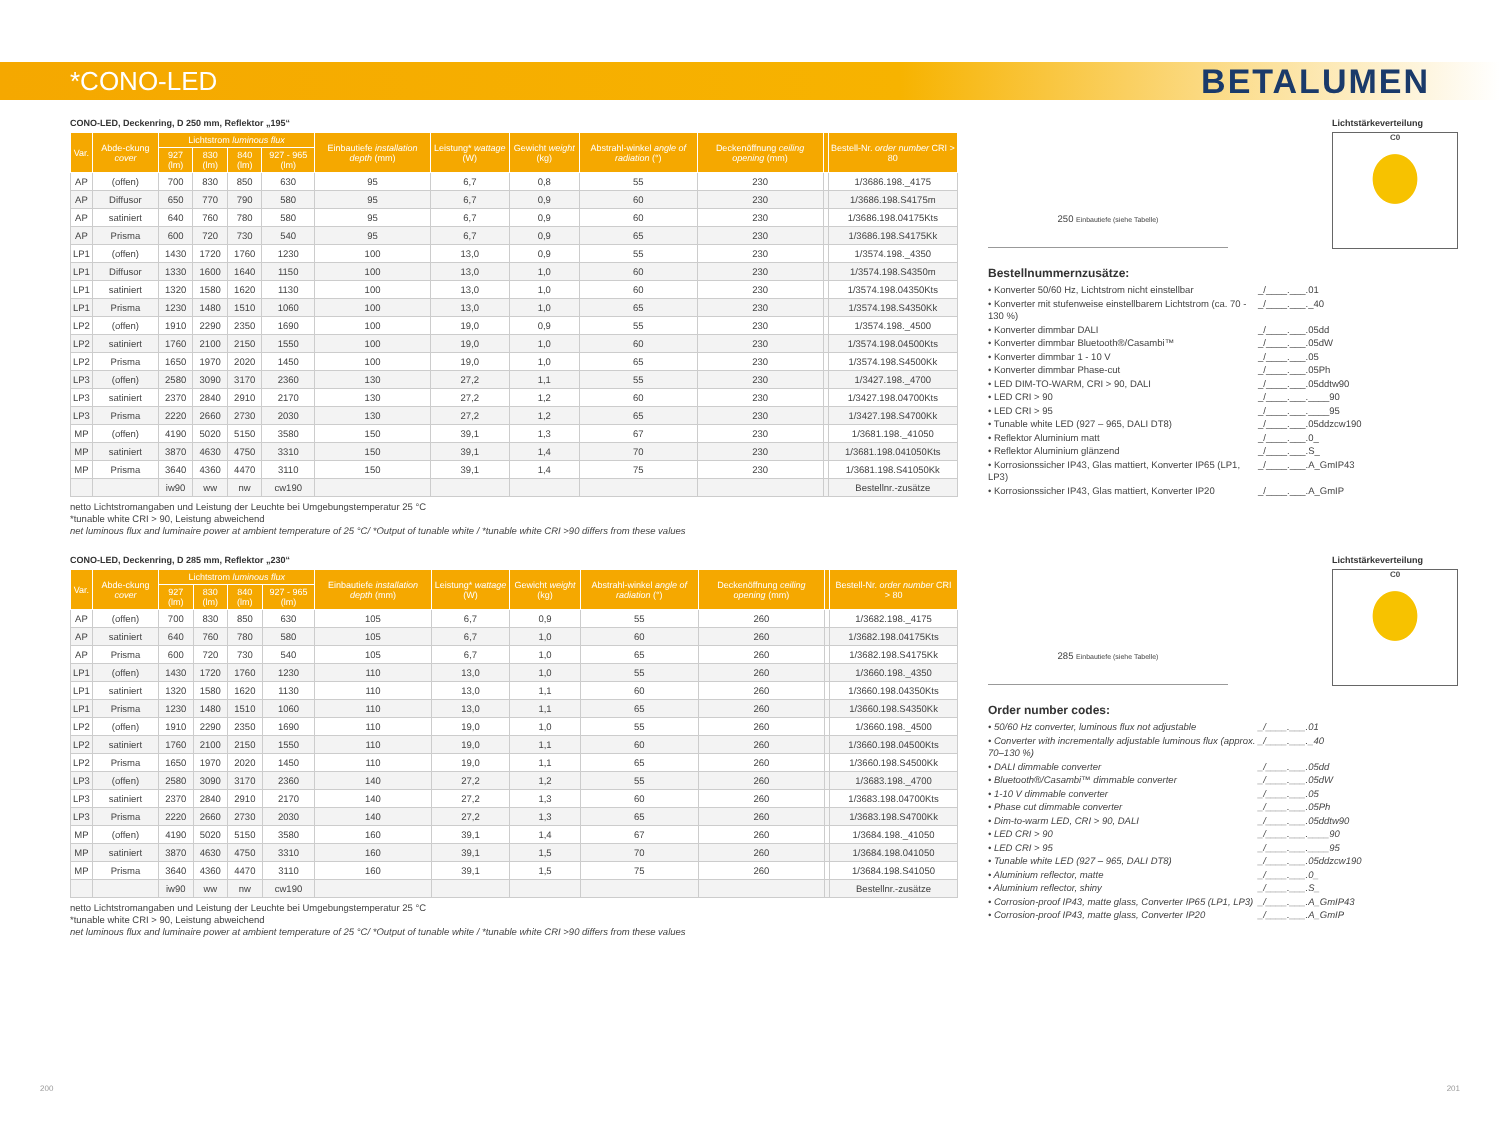*CONO-LED
BETALUMEN
CONO-LED, Deckenring, D 250 mm, Reflektor „195“
| Var. | Abde-ckung cover | Lichtstrom luminous flux | | | | Einbautiefe installation depth (mm) | Leistung* wattage (W) | Gewicht weight (kg) | Abstrahl-winkel angle of radiation (°) | Deckenöffnung ceiling opening (mm) | | Bestell-Nr. order number CRI > 80 |
| --- | --- | --- | --- | --- | --- | --- | --- | --- | --- | --- | --- | --- |
| | | 927 (lm) | 830 (lm) | 840 (lm) | 927 - 965 (lm) | | | | | | | |
| AP | (offen) | 700 | 830 | 850 | 630 | 95 | 6,7 | 0,8 | 55 | 230 | | 1/3686.198._4175 |
| AP | Diffusor | 650 | 770 | 790 | 580 | 95 | 6,7 | 0,9 | 60 | 230 | | 1/3686.198.S4175m |
| AP | satiniert | 640 | 760 | 780 | 580 | 95 | 6,7 | 0,9 | 60 | 230 | | 1/3686.198.04175Kts |
| AP | Prisma | 600 | 720 | 730 | 540 | 95 | 6,7 | 0,9 | 65 | 230 | | 1/3686.198.S4175Kk |
| LP1 | (offen) | 1430 | 1720 | 1760 | 1230 | 100 | 13,0 | 0,9 | 55 | 230 | | 1/3574.198._4350 |
| LP1 | Diffusor | 1330 | 1600 | 1640 | 1150 | 100 | 13,0 | 1,0 | 60 | 230 | | 1/3574.198.S4350m |
| LP1 | satiniert | 1320 | 1580 | 1620 | 1130 | 100 | 13,0 | 1,0 | 60 | 230 | | 1/3574.198.04350Kts |
| LP1 | Prisma | 1230 | 1480 | 1510 | 1060 | 100 | 13,0 | 1,0 | 65 | 230 | | 1/3574.198.S4350Kk |
| LP2 | (offen) | 1910 | 2290 | 2350 | 1690 | 100 | 19,0 | 0,9 | 55 | 230 | | 1/3574.198._4500 |
| LP2 | satiniert | 1760 | 2100 | 2150 | 1550 | 100 | 19,0 | 1,0 | 60 | 230 | | 1/3574.198.04500Kts |
| LP2 | Prisma | 1650 | 1970 | 2020 | 1450 | 100 | 19,0 | 1,0 | 65 | 230 | | 1/3574.198.S4500Kk |
| LP3 | (offen) | 2580 | 3090 | 3170 | 2360 | 130 | 27,2 | 1,1 | 55 | 230 | | 1/3427.198._4700 |
| LP3 | satiniert | 2370 | 2840 | 2910 | 2170 | 130 | 27,2 | 1,2 | 60 | 230 | | 1/3427.198.04700Kts |
| LP3 | Prisma | 2220 | 2660 | 2730 | 2030 | 130 | 27,2 | 1,2 | 65 | 230 | | 1/3427.198.S4700Kk |
| MP | (offen) | 4190 | 5020 | 5150 | 3580 | 150 | 39,1 | 1,3 | 67 | 230 | | 1/3681.198._41050 |
| MP | satiniert | 3870 | 4630 | 4750 | 3310 | 150 | 39,1 | 1,4 | 70 | 230 | | 1/3681.198.041050Kts |
| MP | Prisma | 3640 | 4360 | 4470 | 3110 | 150 | 39,1 | 1,4 | 75 | 230 | | 1/3681.198.S41050Kk |
| | | iw90 | ww | nw | cw190 | | | | | | | Bestellnr.-zusätze |
netto Lichtstromangaben und Leistung der Leuchte bei Umgebungstemperatur 25 °C
*tunable white CRI > 90, Leistung abweichend
net luminous flux and luminaire power at ambient temperature of 25 °C/ *Output of tunable white / *tunable white CRI >90 differs from these values
250 Einbautiefe (siehe Tabelle)
Lichtstärkeverteilung
C0
Bestellnummernzusätze:
• Konverter 50/60 Hz, Lichtstrom nicht einstellbar
_/____.___.01
• Konverter mit stufenweise einstellbarem Lichtstrom (ca. 70 - 130 %)
_/____.___._40
• Konverter dimmbar DALI
_/____.___.05dd
• Konverter dimmbar Bluetooth®/Casambi™
_/____.___.05dW
• Konverter dimmbar 1 - 10 V
_/____.___.05
• Konverter dimmbar Phase-cut
_/____.___.05Ph
• LED DIM-TO-WARM, CRI > 90, DALI
_/____.___.05ddtw90
• LED CRI > 90
_/____.___.____90
• LED CRI > 95
_/____.___.____95
• Tunable white LED (927 – 965, DALI DT8)
_/____.___.05ddzcw190
• Reflektor Aluminium matt
_/____.___.0_
• Reflektor Aluminium glänzend
_/____.___.S_
• Korrosionssicher IP43, Glas mattiert, Konverter IP65 (LP1, LP3)
_/____.___.A_GmIP43
• Korrosionssicher IP43, Glas mattiert, Konverter IP20
_/____.___.A_GmIP
CONO-LED, Deckenring, D 285 mm, Reflektor „230“
| Var. | Abde-ckung cover | Lichtstrom luminous flux | | | | Einbautiefe installation depth (mm) | Leistung* wattage (W) | Gewicht weight (kg) | Abstrahl-winkel angle of radiation (°) | Deckenöffnung ceiling opening (mm) | | Bestell-Nr. order number CRI > 80 |
| --- | --- | --- | --- | --- | --- | --- | --- | --- | --- | --- | --- | --- |
| | | 927 (lm) | 830 (lm) | 840 (lm) | 927 - 965 (lm) | | | | | | | |
| AP | (offen) | 700 | 830 | 850 | 630 | 105 | 6,7 | 0,9 | 55 | 260 | | 1/3682.198._4175 |
| AP | satiniert | 640 | 760 | 780 | 580 | 105 | 6,7 | 1,0 | 60 | 260 | | 1/3682.198.04175Kts |
| AP | Prisma | 600 | 720 | 730 | 540 | 105 | 6,7 | 1,0 | 65 | 260 | | 1/3682.198.S4175Kk |
| LP1 | (offen) | 1430 | 1720 | 1760 | 1230 | 110 | 13,0 | 1,0 | 55 | 260 | | 1/3660.198._4350 |
| LP1 | satiniert | 1320 | 1580 | 1620 | 1130 | 110 | 13,0 | 1,1 | 60 | 260 | | 1/3660.198.04350Kts |
| LP1 | Prisma | 1230 | 1480 | 1510 | 1060 | 110 | 13,0 | 1,1 | 65 | 260 | | 1/3660.198.S4350Kk |
| LP2 | (offen) | 1910 | 2290 | 2350 | 1690 | 110 | 19,0 | 1,0 | 55 | 260 | | 1/3660.198._4500 |
| LP2 | satiniert | 1760 | 2100 | 2150 | 1550 | 110 | 19,0 | 1,1 | 60 | 260 | | 1/3660.198.04500Kts |
| LP2 | Prisma | 1650 | 1970 | 2020 | 1450 | 110 | 19,0 | 1,1 | 65 | 260 | | 1/3660.198.S4500Kk |
| LP3 | (offen) | 2580 | 3090 | 3170 | 2360 | 140 | 27,2 | 1,2 | 55 | 260 | | 1/3683.198._4700 |
| LP3 | satiniert | 2370 | 2840 | 2910 | 2170 | 140 | 27,2 | 1,3 | 60 | 260 | | 1/3683.198.04700Kts |
| LP3 | Prisma | 2220 | 2660 | 2730 | 2030 | 140 | 27,2 | 1,3 | 65 | 260 | | 1/3683.198.S4700Kk |
| MP | (offen) | 4190 | 5020 | 5150 | 3580 | 160 | 39,1 | 1,4 | 67 | 260 | | 1/3684.198._41050 |
| MP | satiniert | 3870 | 4630 | 4750 | 3310 | 160 | 39,1 | 1,5 | 70 | 260 | | 1/3684.198.041050 |
| MP | Prisma | 3640 | 4360 | 4470 | 3110 | 160 | 39,1 | 1,5 | 75 | 260 | | 1/3684.198.S41050 |
| | | iw90 | ww | nw | cw190 | | | | | | | Bestellnr.-zusätze |
netto Lichtstromangaben und Leistung der Leuchte bei Umgebungstemperatur 25 °C
*tunable white CRI > 90, Leistung abweichend
net luminous flux and luminaire power at ambient temperature of 25 °C/ *Output of tunable white / *tunable white CRI >90 differs from these values
285 Einbautiefe (siehe Tabelle)
Lichtstärkeverteilung
C0
Order number codes:
• 50/60 Hz converter, luminous flux not adjustable
_/____.___.01
• Converter with incrementally adjustable luminous flux (approx. 70–130 %)
_/____.___._40
• DALI dimmable converter
_/____.___.05dd
• Bluetooth®/Casambi™ dimmable converter
_/____.___.05dW
• 1-10 V dimmable converter
_/____.___.05
• Phase cut dimmable converter
_/____.___.05Ph
• Dim-to-warm LED, CRI > 90, DALI
_/____.___.05ddtw90
• LED CRI > 90
_/____.___.____90
• LED CRI > 95
_/____.___.____95
• Tunable white LED (927 – 965, DALI DT8)
_/____.___.05ddzcw190
• Aluminium reflector, matte
_/____.___.0_
• Aluminium reflector, shiny
_/____.___.S_
• Corrosion-proof IP43, matte glass, Converter IP65 (LP1, LP3)
_/____.___.A_GmIP43
• Corrosion-proof IP43, matte glass, Converter IP20
_/____.___.A_GmIP
200 201